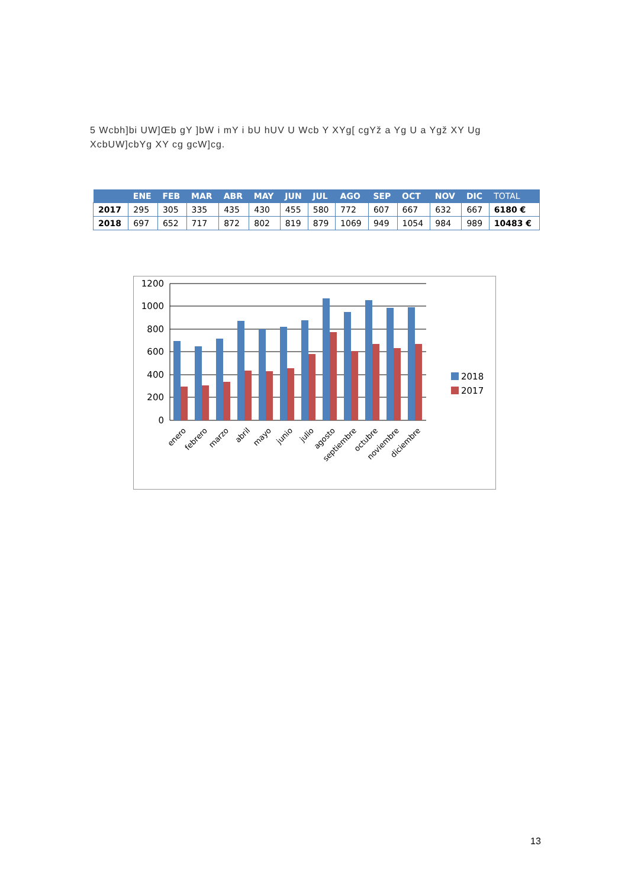5 Wcbh]bi UW]Œb gY ]bW i mY i bU hUV U Wcb Y XYg[ cgYž a Yg U a Ygž XY Ug XcbUW]cbYg XY cg gcW]cg.
| | ENE | FEB | MAR | ABR | MAY | JUN | JUL | AGO | SEP | OCT | NOV | DIC | TOTAL |
| --- | --- | --- | --- | --- | --- | --- | --- | --- | --- | --- | --- | --- | --- |
| 2017 | 295 | 305 | 335 | 435 | 430 | 455 | 580 | 772 | 607 | 667 | 632 | 667 | 6180 € |
| 2018 | 697 | 652 | 717 | 872 | 802 | 819 | 879 | 1069 | 949 | 1054 | 984 | 989 | 10483 € |
1200
1000
800
600
400
200
0
2018
2017
enero
febrero
marzo
abril
mayo
junio
julio
agosto
septiembre
octubre
noviembre
diciembre
13